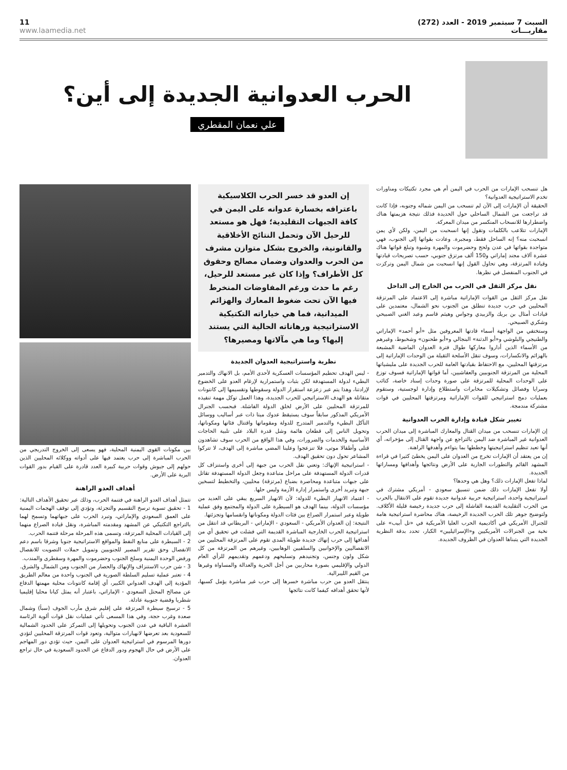السبت 7 سبتمبر 2019 - العدد (272)
مقاربـــات
11
www.laamedia.net
الحرب العدوانية الجديدة إلى أين؟
علي نعمان المقطري
هل تنسحب الإمارات من الحرب في اليمن أم هي مجرد تكتيكات ومناورات تخدم الاستراتيجية العدوانية؟
الحقيقة أن الإمارات إلى الآن لم تنسحب من اليمن شماله وجنوبه، فإذا كانت قد تراجعت من الشمال الساحلي حول الحديدة فذلك نتيجة هزيمتها هناك واضطرارها للانسحاب المنكسر من ميدان المعركة.
الإمارات تتلاعب بالكلمات وتقول إنها انسحبت من اليمن، ولكن لأي يمن انسحبت منه؟ إنه الساحل فقط، ومجبرة. وعادت بقواتها إلى الجنوب، فهي متواجدة بقواتها في عدن ولحج وحضرموت والمهرة وشبوة وتبلغ قواتها هناك عشرة آلاف مجند إماراتي و150 ألف مرتزق جنوبي، حسب تصريحات قيادتها وقيادة المرتزقة، وهي تحاول القول إنها انسحبت من شمال اليمن وتركزت في الجنوب المنفصل في نظرها.
نقل مركز الثقل في الحرب من الخارج إلى الداخل
نقل مركز الثقل من القوات الإماراتية مباشرة إلى الاعتماد على المرتزقة المحليين في حرب جديدة تنطلق من الجنوب نحو الشمال، معتمدين على قيادات أمثال بن بريك والزبيدي وجواس وهيثم قاسم وعبد الغني الصبيحي وشكري الصبيحي.
وستختفي من الواجهة أسماء قادتها المعروفين مثل «أبو أحمد» الإماراتي والطنيجي والبلوشي و«أبو الدثنة» البنجالي و«أبو طحنون» وشخبوط، وغيرهم من الأسماء الذين أداروا معاركها طوال فترة العدوان الماضية المشبعة بالهزائم والانكسارات، وسوف تنقل الأسلحة الثقيلة من الوحدات الإماراتية إلى مرتزقتها المحليين، مع الاحتفاظ بقيادتها العامة للحرب الجديدة على مليشياتها المحلية من المرتزقة الجنوبيين والعفاشيين، أما قواتها الإماراتية فسوف توزع على الوحدات المحلية للمرتزقة على صورة وحدات إسناد خاصة، كتائب وسرايا وفصائل وتشكيلات مخابرات واستطلاع وإدارة لوجستية، وستقوم بعمليات دمج استراتيجي للقوات الإماراتية ومرتزقتها المحليين في قوات مشتركة مندمجة.
تغيير شكل قيادة وإدارة الحرب العدوانية
إن الإمارات تنسحب من ميدان القتال والمعارك المباشرة إلى ميدان الحرب العدوانية غير المباشرة ضد اليمن بالتراجع عن واجهة القتال إلى مؤخراته، أي أنها تعيد تنظيم استراتيجيتها وخططها بما يتواءم وأهدفها الراهنة.
إن من يعتقد أن الإمارات تخرج من العدوان على اليمن يخطئ كثيرا في قراءة المشهد القائم والتطورات الجارية على الأرض ونتائجها وأهدافها ومساراتها الجديدة.
لماذا تفعل الإمارات ذلك؟ وهل هي وحدها؟
أولا تفعل الإمارات ذلك ضمن تنسيق سعودي - أمريكي مشترك في استراتيجية واحدة، استراتيجية حربية عدوانية جديدة تقوم على الانتقال بالحرب من الحرب التقليدية القديمة الفاشلة إلى حرب جديدة رخيصة قليلة الأكلاف. ولتوضيح جوهر تلك الحرب الجديدة الرخيصة، هناك محاضرة استراتيجية هامة للجنرال الأمريكي في أكاديمية الحرب العليا الأمريكية في «تل أبيب» على نخبة من الجنرالات الأمريكيين و«الإسرائيليين» الكبار، تحدد بدقة النظرية الجديدة التي يتبناها العدوان في الظروف الجديدة.
إن العدو قد خسر الحرب الكلاسيكية باعترافه بخسارة عدوانه على اليمن في كافة الجبهات التقليدية؛ فهل هو مستعد للرحيل الآن وتحمل النتائج الأخلاقية والقانونية، والخروج بشكل متوازن مشرف من الحرب والعدوان وضمان مصالح وحقوق كل الأطراف؟ وإذا كان غير مستعد للرحيل، رغم ما حدث ورغم المفاوضات المنخرط فيها الآن تحت ضغوط المعارك والهزائم الميدانية، فما هي خياراته التكتيكية الاستراتيجية ورهاناته الحالية التي يستند إليها؟ وما هي مآلاتها ومصيرها؟
نظرية واستراتيجية العدوان الجديدة
- ليس الهدف تحطيم المؤسسات العسكرية لأحدى الأمم، بل الانهاك والتدمير البطيء لدولة المستهدفة لكن بثبات واستمرارية لإرغام العدو على الخضوع لإرادتنا، وهذا يتم عبر زعزعة استقرار الدولة وسقوطها وتقسيمها إلى كانتونات متقاتلة هو الهدف الاستراتيجي للحرب الجديدة، وهذا العمل توكل مهمة تنفيذه للمرتزقة المحليين على الأرض لخلق الدولة الفاشلة. فبحسب الجنرال الأمريكي المذكور سابقاً سوف يستيقظ عدوك ميتا ذات عبر أساليب ووسائل التآكل البطيء والتدمير المتدرج للدولة ومقوماتها واقتتال فئاتها ومكوناتها، وتحويل الناس إلى قطعان هائمة وشل قدرة البلاد على تلبية الحاجات الأساسية والخدمات والضرورات، وفي هذا الواقع من الحرب سوف تشاهدون قتلى وأطفالا موتى، فلا تنزعجوا وعلينا المضي مباشرة إلى الهدف، لا تتركوا المشاعر تحول دون تحقيق الهدف.
- استراتيجية الإنهاك: وتعني نقل الحرب من جبهة إلى أخرى واستنزاف كل قدرات الدولة المستهدفة على مراحل متباعدة وجعل الدولة المستهدفة تقاتل على جبهات متباعدة ومحاصرة بضباع (مرتزقة) محليين، والتخطيط لتسخين جبهة وتبريد أخرى واستمرار إدارة الأزمة وليس حلها.
- اعتماد الانهيار البطيء للدولة: لأن الانهيار السريع يبقي على العديد من مؤسسات الدولة، بينما الهدف هو السيطرة على الدولة والمجتمع وفق عملية طويلة وعبر استمرار الصراع بين فئات الدولة ومكوناتها وانقسامها وتجزئتها.
النتيجة: إن العدوان الأمريكي - السعودي - الإماراتي - البريطاني قد انتقل من استراتيجية الحرب الخارجية المباشرة القديمة التي فشلت في تحقيق أي من أهدافها إلى حرب إنهاك جديدة طويلة المدى تقوم على المرتزقة المحليين من الانفصاليين والإخوانيين والسلفيين الوهابيين، وغيرهم من المرتزقة من كل شكل ولون وجنس، وتجنيدهم وتسليحهم ودعمهم وتقديمهم للرأي العام الدولي والإقليمي بصورة محاربين من أجل الحرية والعدالة والمساواة وغيرها من القيم الليبرالية.
ينتقل العدو من حرب مباشرة خسرها إلى حرب غير مباشرة يؤمل كسبها، لأنها تحقق أهدافه كيفما كانت نتائجها
بين مكونات القوى اليمنية المحلية، فهو يسعى إلى الخروج التدريجي من الحرب المباشرة إلى حرب يعتمد فيها على أدواته ووكلائه المحليين الذين حولهم إلى جيوش وقوات حربية كبيرة العدد قادرة على القيام بدور القوات البرية على الأرض.
أهداف العدو الراهنة
تتمثل أهداف العدو الراهنة في فتنمة الحرب، وذلك عبر تحقيق الأهداف التالية:
1 - تحقيق تسوية ترسخ التقسيم والتجزئة، وتؤدي إلى توقف الهجمات اليمنية على العمق السعودي والإماراتي، وتبرد الحرب على جبهاتهما وتسمح لهما بالتراجع التكتيكي عن المشهد ومقدمته المباشرة، ونقل قيادة الصراع منهما إلى القيادات المحلية المرتزقة، وتسمى هذه المرحلة مرحلة فتنمة الحرب.
2 - السيطرة على منابع النفط والمواقع الاستراتيجية جنوبا وشرقا باسم دعم الانفصال وحق تقرير المصير للجنوبيين وتمويل حملات التصويت للانفصال ورفض الوحدة اليمنية وسلخ الجنوب وحضرموت والمهرة وسقطرى والمندب.
3 - شن حرب الاستنزاف والإنهاك والحصار من الجنوب ومن الشمال والشرق.
4 - تعتبر عملية تسليم السلطة الصورية في الجنوب واحدة من معالم الطريق المؤدية إلى الهدف العدواني الكبير، أي إقامة كانتونات محلية مهمتها الدفاع عن مصالح المحتل السعودي - الإماراتي، باعتبار أنه يمثل كيانا محليا إقليميا شطريا وقضية جنوبية عادلة.
5 - ترسيخ سيطرة المرتزقة على إقليم شرق مأرب الجوف (سبأ) وشمال صعدة وغرب حجة، وفي هذا المسعى تأتي عمليات نقل قوات ألوية الرئاسة العشرة الباقية في عدن الجنوب وتحويلها إلى التمركز على الحدود الشمالية للسعودية بعد تعرضها لانهيارات متوالية، وتعود قوات المرتزقة المحليين لتؤدي دورها المرسوم في استراتيجية العدوان على اليمن، حيث تؤدي دور المهاجم على الأرض في حال الهجوم ودور الدفاع عن الحدود السعودية في حال تراجع العدوان.